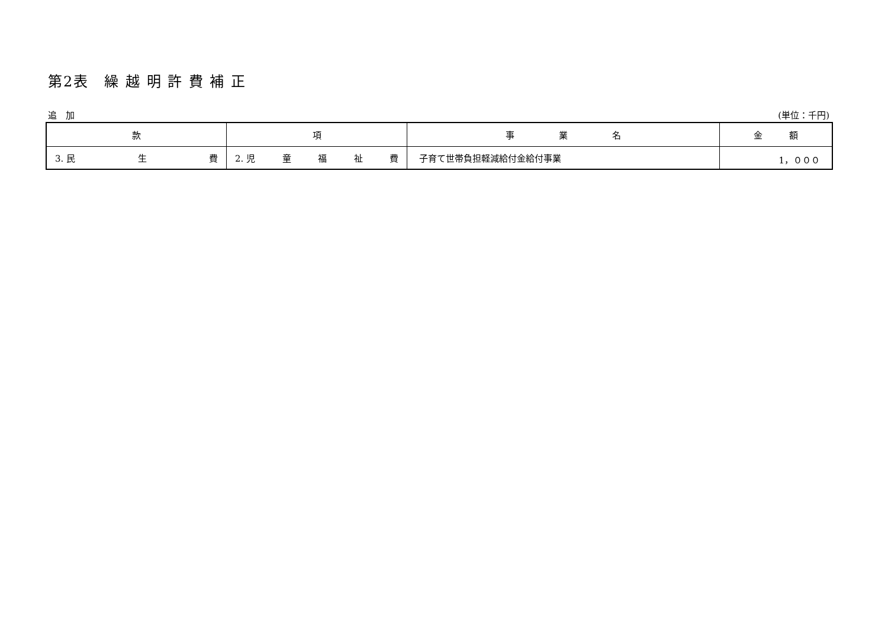第2表　繰 越 明 許 費 補 正
追　加 (単位：千円)
| 款 | 項 | 事 業 名 | 金 額 |
| --- | --- | --- | --- |
| 3. 民 生 費 | 2. 児 童 福 祉 費 | 子育て世帯負担軽減給付金給付事業 | 1，０００ |